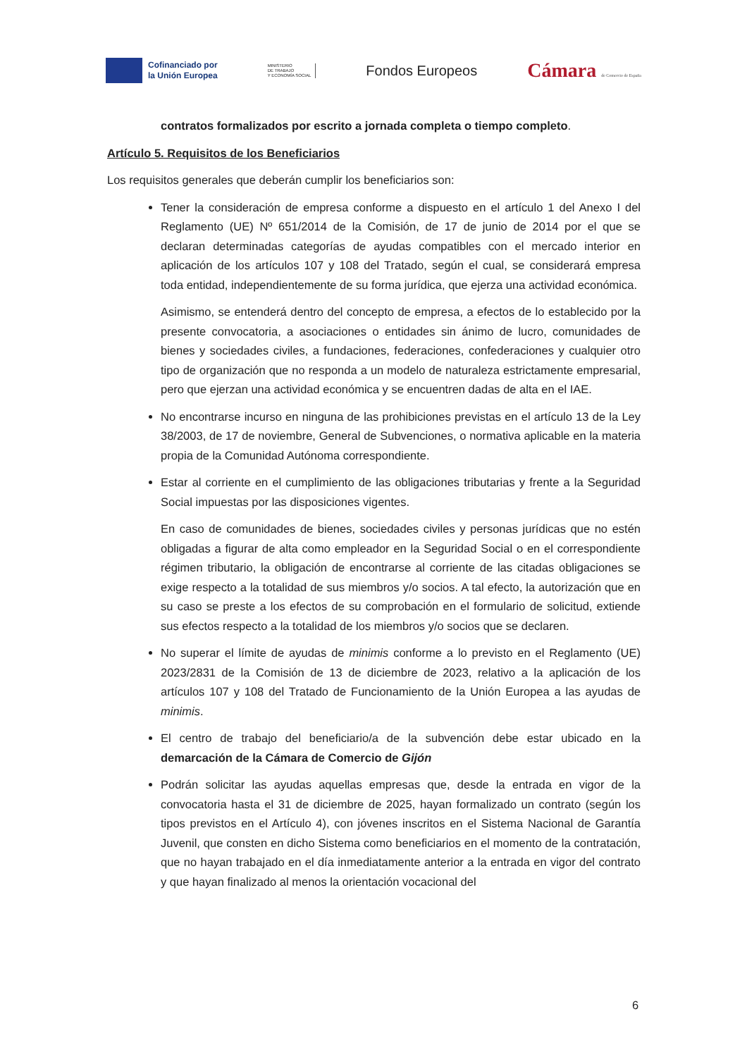Cofinanciado por
la Unión Europea
MINISTERIO
DE TRABAJO
Y ECONOMÍA SOCIAL
Fondos Europeos
Cámara de Comercio de España
contratos formalizados por escrito a jornada completa o tiempo completo.
Artículo 5. Requisitos de los Beneficiarios
Los requisitos generales que deberán cumplir los beneficiarios son:
Tener la consideración de empresa conforme a dispuesto en el artículo 1 del Anexo I del Reglamento (UE) Nº 651/2014 de la Comisión, de 17 de junio de 2014 por el que se declaran determinadas categorías de ayudas compatibles con el mercado interior en aplicación de los artículos 107 y 108 del Tratado, según el cual, se considerará empresa toda entidad, independientemente de su forma jurídica, que ejerza una actividad económica.
Asimismo, se entenderá dentro del concepto de empresa, a efectos de lo establecido por la presente convocatoria, a asociaciones o entidades sin ánimo de lucro, comunidades de bienes y sociedades civiles, a fundaciones, federaciones, confederaciones y cualquier otro tipo de organización que no responda a un modelo de naturaleza estrictamente empresarial, pero que ejerzan una actividad económica y se encuentren dadas de alta en el IAE.
No encontrarse incurso en ninguna de las prohibiciones previstas en el artículo 13 de la Ley 38/2003, de 17 de noviembre, General de Subvenciones, o normativa aplicable en la materia propia de la Comunidad Autónoma correspondiente.
Estar al corriente en el cumplimiento de las obligaciones tributarias y frente a la Seguridad Social impuestas por las disposiciones vigentes.
En caso de comunidades de bienes, sociedades civiles y personas jurídicas que no estén obligadas a figurar de alta como empleador en la Seguridad Social o en el correspondiente régimen tributario, la obligación de encontrarse al corriente de las citadas obligaciones se exige respecto a la totalidad de sus miembros y/o socios. A tal efecto, la autorización que en su caso se preste a los efectos de su comprobación en el formulario de solicitud, extiende sus efectos respecto a la totalidad de los miembros y/o socios que se declaren.
No superar el límite de ayudas de minimis conforme a lo previsto en el Reglamento (UE) 2023/2831 de la Comisión de 13 de diciembre de 2023, relativo a la aplicación de los artículos 107 y 108 del Tratado de Funcionamiento de la Unión Europea a las ayudas de minimis.
El centro de trabajo del beneficiario/a de la subvención debe estar ubicado en la demarcación de la Cámara de Comercio de Gijón
Podrán solicitar las ayudas aquellas empresas que, desde la entrada en vigor de la convocatoria hasta el 31 de diciembre de 2025, hayan formalizado un contrato (según los tipos previstos en el Artículo 4), con jóvenes inscritos en el Sistema Nacional de Garantía Juvenil, que consten en dicho Sistema como beneficiarios en el momento de la contratación, que no hayan trabajado en el día inmediatamente anterior a la entrada en vigor del contrato y que hayan finalizado al menos la orientación vocacional del
6